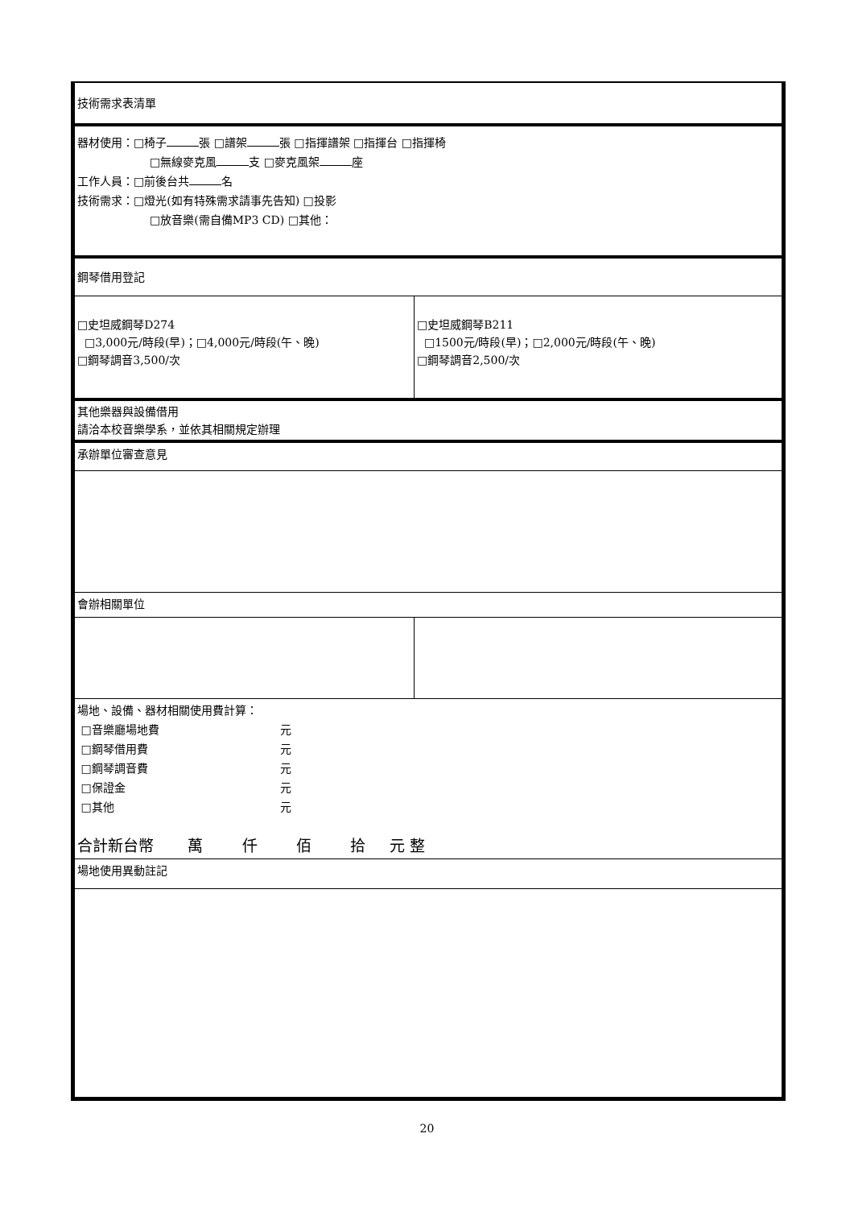| 技術需求表清單 | |
| 器材使用：□椅子 張 □譜架 張 □指揮譜架 □指揮台 □指揮椅 □無線麥克風 支 □麥克風架 座 工作人員：□前後台共 名 技術需求：□燈光(如有特殊需求請事先告知) □投影 □放音樂(需自備MP3 CD) □其他： | |
| 鋼琴借用登記 | |
| □史坦威鋼琴D274 □3,000元/時段(早)；□4,000元/時段(午、晚) □鋼琴調音3,500/次 | □史坦威鋼琴B211 □1500元/時段(早)；□2,000元/時段(午、晚) □鋼琴調音2,500/次 |
| 其他樂器與設備借用 請洽本校音樂學系，並依其相關規定辦理 | |
| 承辦單位審查意見 | |
| 會辦相關單位 | |
| 場地、設備、器材相關使用費計算： □音樂廳場地費 元 □鋼琴借用費 元 □鋼琴調音費 元 □保證金 元 □其他 元 合計新台幣 萬 仟 佰 拾 元 整 | |
| 場地使用異動註記 | |
20